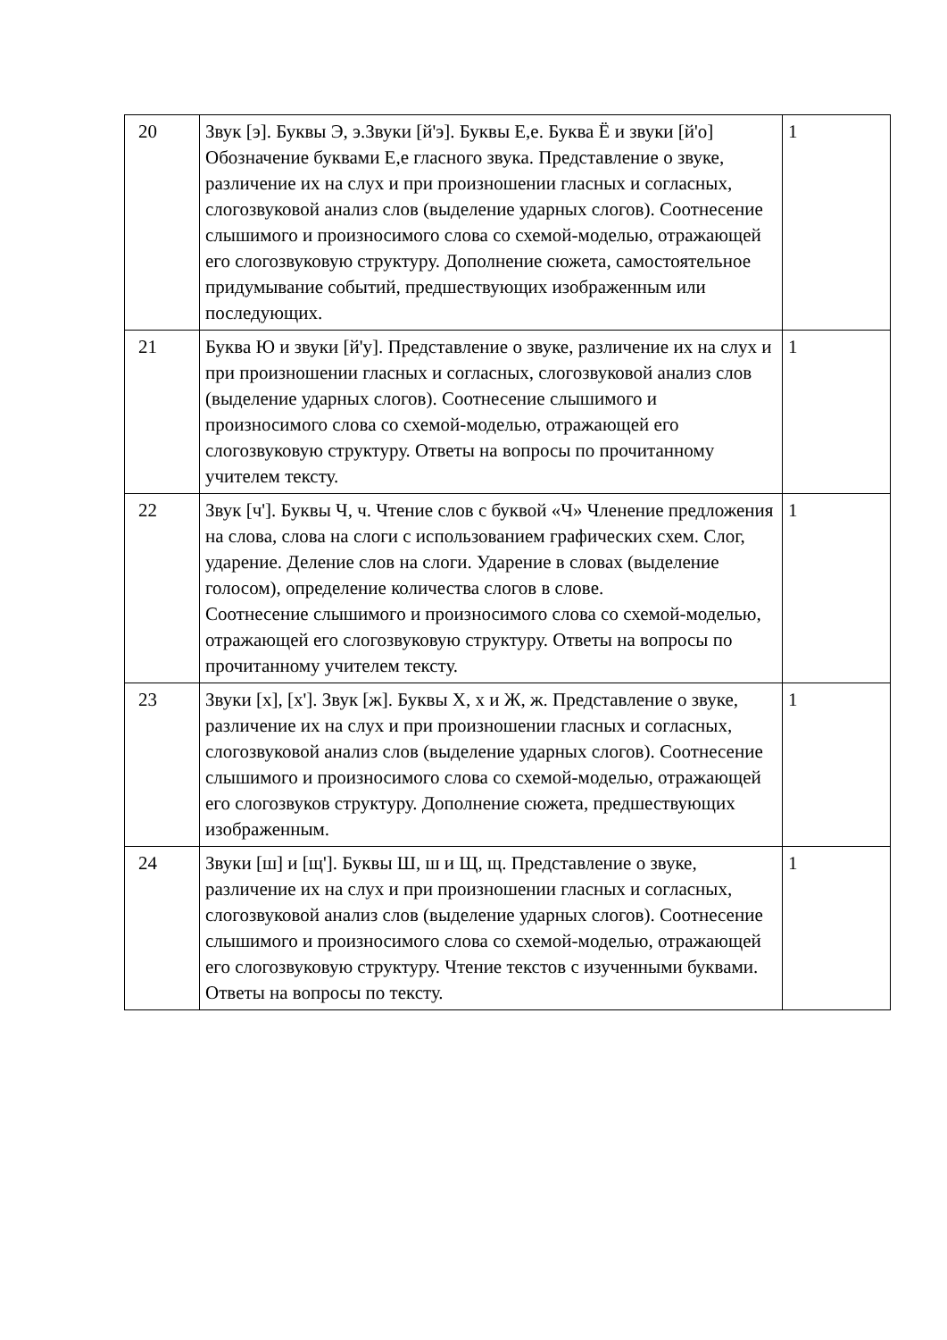| 20 | Звук [э]. Буквы Э, э.Звуки [й'э]. Буквы Е,е. Буква Ё и звуки [й'о] Обозначение буквами Е,е гласного звука. Представление о звуке, различение их на слух и при произношении гласных и согласных, слогозвуковой анализ слов (выделение ударных слогов). Соотнесение слышимого и произносимого слова со схемой-моделью, отражающей его слогозвуковую структуру. Дополнение сюжета, самостоятельное придумывание событий, предшествующих изображенным или последующих. | 1 |
| 21 | Буква Ю и звуки [й'у]. Представление о звуке, различение их на слух и при произношении гласных и согласных, слогозвуковой анализ слов (выделение ударных слогов). Соотнесение слышимого и произносимого слова со схемой-моделью, отражающей его слогозвуковую структуру. Ответы на вопросы по прочитанному учителем тексту. | 1 |
| 22 | Звук [ч']. Буквы Ч, ч. Чтение слов с буквой «Ч» Членение предложения на слова, слова на слоги с использованием графических схем. Слог, ударение. Деление слов на слоги. Ударение в словах (выделение голосом), определение количества слогов в слове. Соотнесение слышимого и произносимого слова со схемой-моделью, отражающей его слогозвуковую структуру. Ответы на вопросы по прочитанному учителем тексту. | 1 |
| 23 | Звуки [х], [х']. Звук [ж]. Буквы Х, х и Ж, ж. Представление о звуке, различение их на слух и при произношении гласных и согласных, слогозвуковой анализ слов (выделение ударных слогов). Соотнесение слышимого и произносимого слова со схемой-моделью, отражающей его слогозвуков структуру. Дополнение сюжета, предшествующих изображенным. | 1 |
| 24 | Звуки [ш] и [щ']. Буквы Ш, ш и Щ, щ. Представление о звуке, различение их на слух и при произношении гласных и согласных, слогозвуковой анализ слов (выделение ударных слогов). Соотнесение слышимого и произносимого слова со схемой-моделью, отражающей его слогозвуковую структуру. Чтение текстов с изученными буквами. Ответы на вопросы по тексту. | 1 |